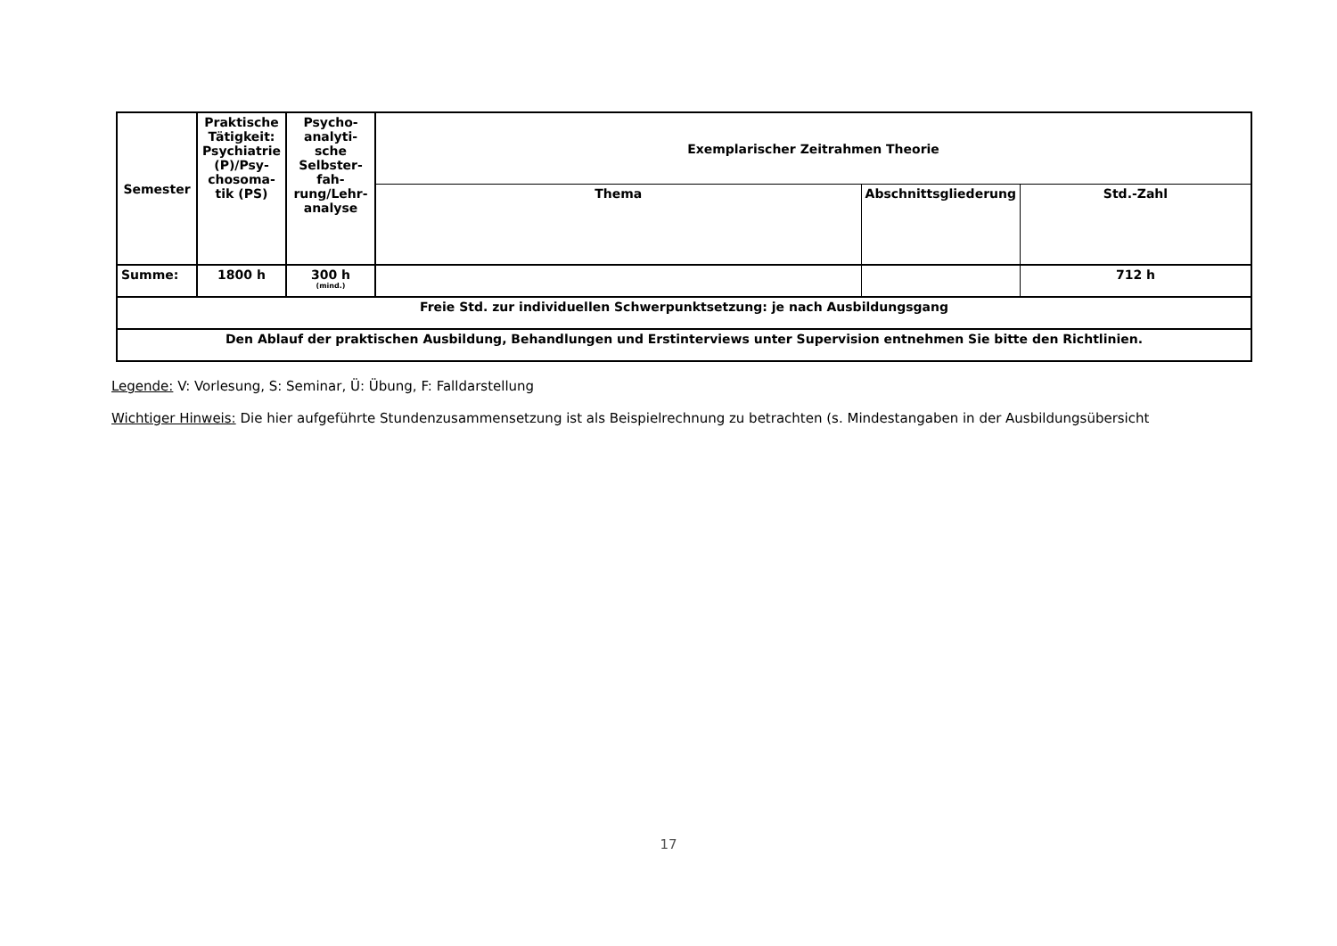| Semester | Praktische Tätigkeit: Psychiatrie (P)/Psy-chosoma-tik (PS) | Psycho-analyti-sche Selbster-fah-rung/Lehr-analyse | Exemplarischer Zeitrahmen Theorie | | |
| --- | --- | --- | --- | --- | --- |
| | | | Thema | Abschnittsgliederung | Std.-Zahl |
| Summe: | 1800 h | 300 h (mind.) | | | 712 h |
| Freie Std. zur individuellen Schwerpunktsetzung: je nach Ausbildungsgang | | | | | |
| Den Ablauf der praktischen Ausbildung, Behandlungen und Erstinterviews unter Supervision entnehmen Sie bitte den Richtlinien. | | | | | |
Legende: V: Vorlesung, S: Seminar, Ü: Übung, F: Falldarstellung
Wichtiger Hinweis: Die hier aufgeführte Stundenzusammensetzung ist als Beispielrechnung zu betrachten (s. Mindestangaben in der Ausbildungsübersicht
17